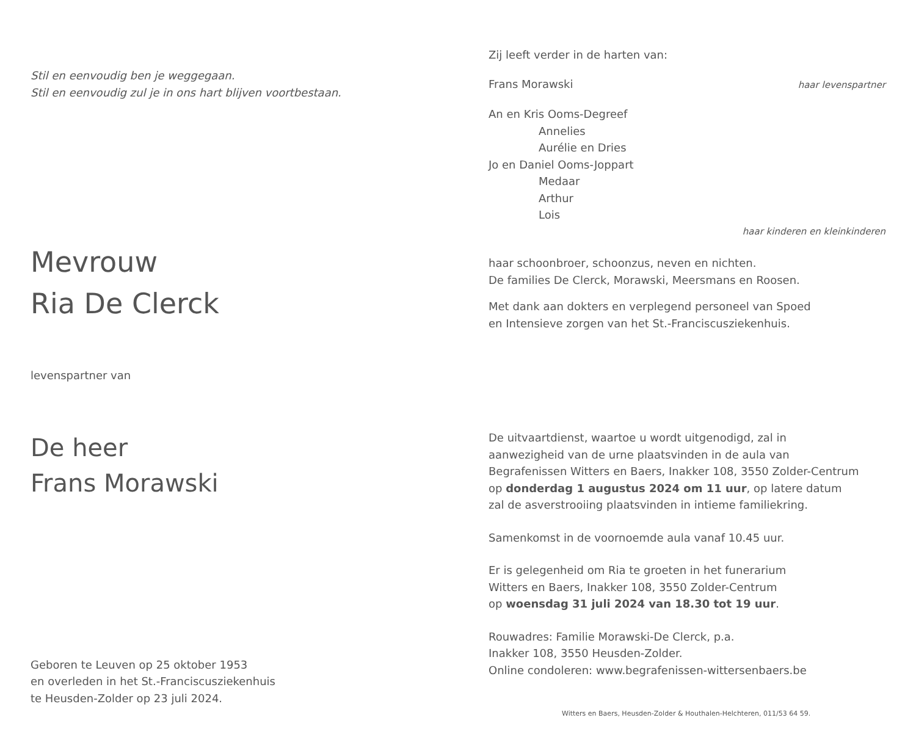Stil en eenvoudig ben je weggegaan.
Stil en eenvoudig zul je in ons hart blijven voortbestaan.
Mevrouw
Ria De Clerck
levenspartner van
De heer
Frans Morawski
Geboren te Leuven op 25 oktober 1953
en overleden in het St.-Franciscusziekenhuis
te Heusden-Zolder op 23 juli 2024.
Zij leeft verder in de harten van:
Frans Morawski
haar levenspartner
An en Kris Ooms-Degreef
Annelies
Aurélie en Dries
Jo en Daniel Ooms-Joppart
Medaar
Arthur
Lois
haar kinderen en kleinkinderen
haar schoonbroer, schoonzus, neven en nichten.
De families De Clerck, Morawski, Meersmans en Roosen.
Met dank aan dokters en verplegend personeel van Spoed
en Intensieve zorgen van het St.-Franciscusziekenhuis.
De uitvaartdienst, waartoe u wordt uitgenodigd, zal in
aanwezigheid van de urne plaatsvinden in de aula van
Begrafenissen Witters en Baers, Inakker 108, 3550 Zolder-Centrum
op donderdag 1 augustus 2024 om 11 uur, op latere datum
zal de asverstrooiing plaatsvinden in intieme familiekring.
Samenkomst in de voornoemde aula vanaf 10.45 uur.
Er is gelegenheid om Ria te groeten in het funerarium
Witters en Baers, Inakker 108, 3550 Zolder-Centrum
op woensdag 31 juli 2024 van 18.30 tot 19 uur.
Rouwadres: Familie Morawski-De Clerck, p.a.
Inakker 108, 3550 Heusden-Zolder.
Online condoleren: www.begrafenissen-wittersenbaers.be
Witters en Baers, Heusden-Zolder & Houthalen-Helchteren, 011/53 64 59.